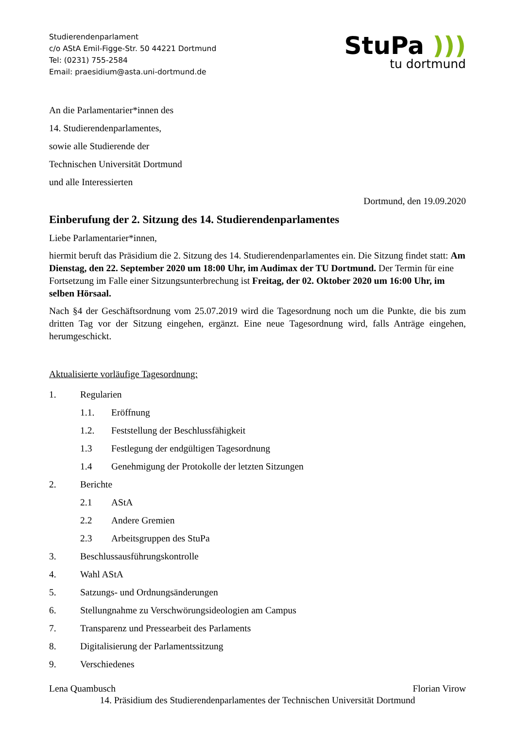Studierendenparlament
c/o AStA Emil-Figge-Str. 50 44221 Dortmund
Tel: (0231) 755-2584
Email: praesidium@asta.uni-dortmund.de
StuPa )))
tu dortmund
An die Parlamentarier*innen des
14. Studierendenparlamentes,
sowie alle Studierende der
Technischen Universität Dortmund
und alle Interessierten
Dortmund, den 19.09.2020
Einberufung der 2. Sitzung des 14. Studierendenparlamentes
Liebe Parlamentarier*innen,
hiermit beruft das Präsidium die 2. Sitzung des 14. Studierendenparlamentes ein. Die Sitzung findet statt: Am Dienstag, den 22. September 2020 um 18:00 Uhr, im Audimax der TU Dortmund. Der Termin für eine Fortsetzung im Falle einer Sitzungsunterbrechung ist Freitag, der 02. Oktober 2020 um 16:00 Uhr, im selben Hörsaal.
Nach §4 der Geschäftsordnung vom 25.07.2019 wird die Tagesordnung noch um die Punkte, die bis zum dritten Tag vor der Sitzung eingehen, ergänzt. Eine neue Tagesordnung wird, falls Anträge eingehen, herumgeschickt.
Aktualisierte vorläufige Tagesordnung:
1. Regularien
1.1. Eröffnung
1.2. Feststellung der Beschlussfähigkeit
1.3 Festlegung der endgültigen Tagesordnung
1.4 Genehmigung der Protokolle der letzten Sitzungen
2. Berichte
2.1 AStA
2.2 Andere Gremien
2.3 Arbeitsgruppen des StuPa
3. Beschlussausführungskontrolle
4. Wahl AStA
5. Satzungs- und Ordnungsänderungen
6. Stellungnahme zu Verschwörungsideologien am Campus
7. Transparenz und Pressearbeit des Parlaments
8. Digitalisierung der Parlamentssitzung
9. Verschiedenes
Lena Quambusch Florian Virow
14. Präsidium des Studierendenparlamentes der Technischen Universität Dortmund